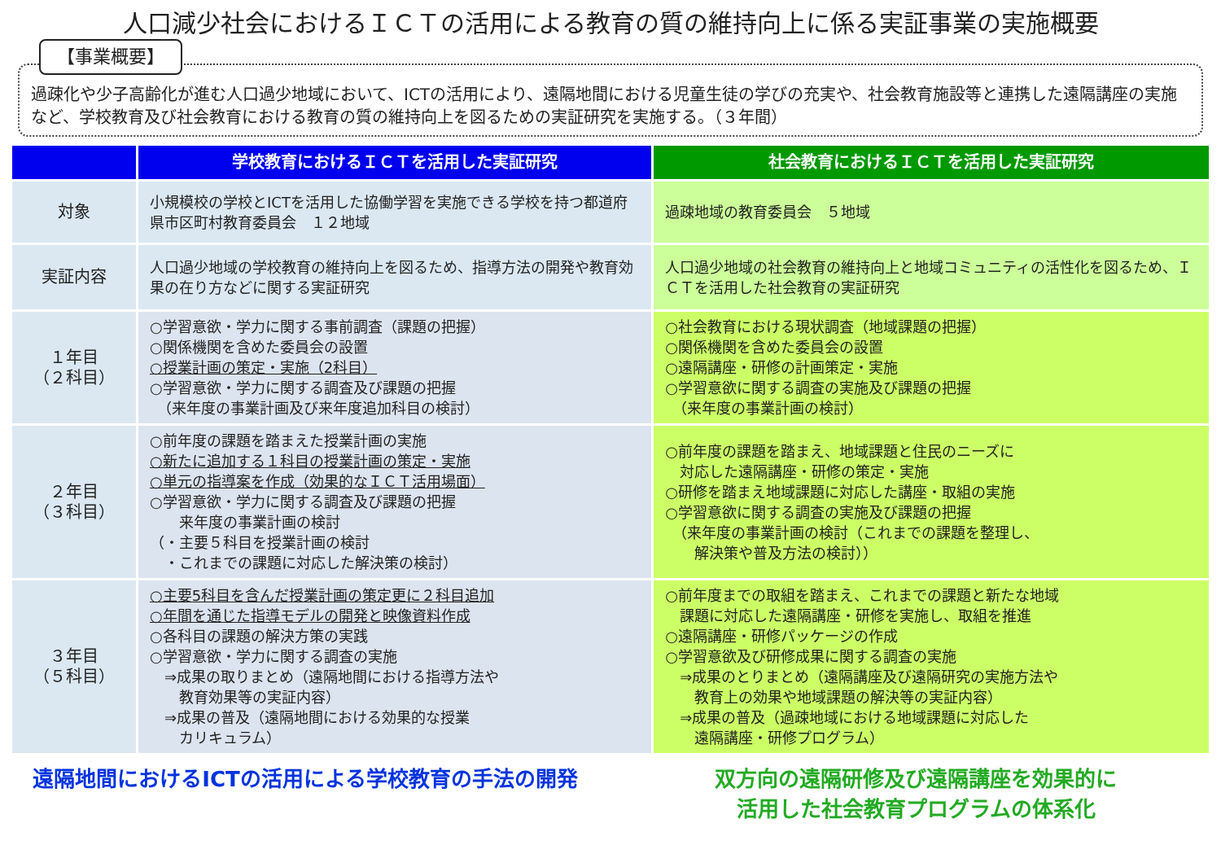人口減少社会におけるＩＣＴの活用による教育の質の維持向上に係る実証事業の実施概要
【事業概要】
過疎化や少子高齢化が進む人口過少地域において、ICTの活用により、遠隔地間における児童生徒の学びの充実や、社会教育施設等と連携した遠隔講座の実施など、学校教育及び社会教育における教育の質の維持向上を図るための実証研究を実施する。（３年間）
| | 学校教育におけるＩＣＴを活用した実証研究 | 社会教育におけるＩＣＴを活用した実証研究 |
| --- | --- | --- |
| 対象 | 小規模校の学校とICTを活用した協働学習を実施できる学校を持つ都道府県市区町村教育委員会 １２地域 | 過疎地域の教育委員会 ５地域 |
| 実証内容 | 人口過少地域の学校教育の維持向上を図るため、指導方法の開発や教育効果の在り方などに関する実証研究 | 人口過少地域の社会教育の維持向上と地域コミュニティの活性化を図るため、ＩＣＴを活用した社会教育の実証研究 |
| １年目 （２科目） | ○学習意欲・学力に関する事前調査（課題の把握） ○関係機関を含めた委員会の設置 ○授業計画の策定・実施（2科目） ○学習意欲・学力に関する調査及び課題の把握 （来年度の事業計画及び来年度追加科目の検討） | ○社会教育における現状調査（地域課題の把握） ○関係機関を含めた委員会の設置 ○遠隔講座・研修の計画策定・実施 ○学習意欲に関する調査の実施及び課題の把握 （来年度の事業計画の検討） |
| ２年目 （３科目） | ○前年度の課題を踏まえた授業計画の実施 ○新たに追加する１科目の授業計画の策定・実施 ○単元の指導案を作成（効果的なＩＣＴ活用場面） ○学習意欲・学力に関する調査及び課題の把握 来年度の事業計画の検討 （・主要５科目を授業計画の検討 ・これまでの課題に対応した解決策の検討） | ○前年度の課題を踏まえ、地域課題と住民のニーズに 対応した遠隔講座・研修の策定・実施 ○研修を踏まえ地域課題に対応した講座・取組の実施 ○学習意欲に関する調査の実施及び課題の把握 （来年度の事業計画の検討（これまでの課題を整理し、 解決策や普及方法の検討）） |
| ３年目 （５科目） | ○主要5科目を含んだ授業計画の策定更に２科目追加 ○年間を通じた指導モデルの開発と映像資料作成 ○各科目の課題の解決方策の実践 ○学習意欲・学力に関する調査の実施 ⇒成果の取りまとめ（遠隔地間における指導方法や 教育効果等の実証内容） ⇒成果の普及（遠隔地間における効果的な授業 カリキュラム） | ○前年度までの取組を踏まえ、これまでの課題と新たな地域 課題に対応した遠隔講座・研修を実施し、取組を推進 ○遠隔講座・研修パッケージの作成 ○学習意欲及び研修成果に関する調査の実施 ⇒成果のとりまとめ（遠隔講座及び遠隔研究の実施方法や 教育上の効果や地域課題の解決等の実証内容） ⇒成果の普及（過疎地域における地域課題に対応した 遠隔講座・研修プログラム） |
遠隔地間におけるICTの活用による学校教育の手法の開発
双方向の遠隔研修及び遠隔講座を効果的に
活用した社会教育プログラムの体系化